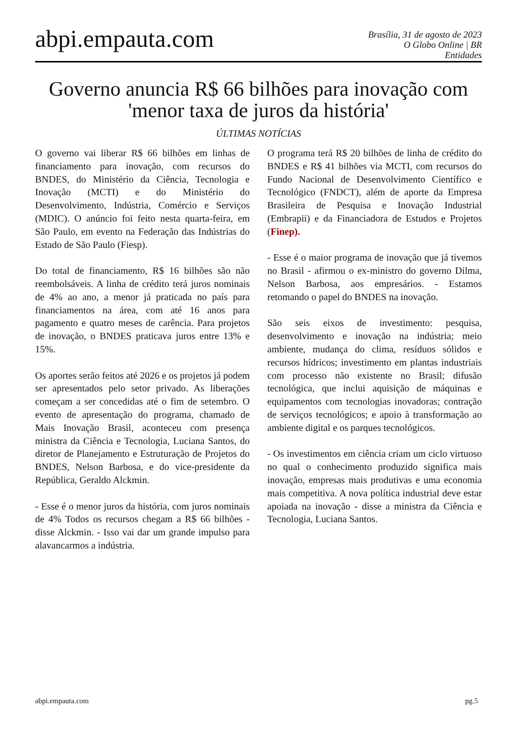abpi.empauta.com
Brasília, 31 de agosto de 2023
O Globo Online | BR
Entidades
Governo anuncia R$ 66 bilhões para inovação com 'menor taxa de juros da história'
ÚLTIMAS NOTÍCIAS
O governo vai liberar R$ 66 bilhões em linhas de financiamento para inovação, com recursos do BNDES, do Ministério da Ciência, Tecnologia e Inovação (MCTI) e do Ministério do Desenvolvimento, Indústria, Comércio e Serviços (MDIC). O anúncio foi feito nesta quarta-feira, em São Paulo, em evento na Federação das Indústrias do Estado de São Paulo (Fiesp).
Do total de financiamento, R$ 16 bilhões são não reembolsáveis. A linha de crédito terá juros nominais de 4% ao ano, a menor já praticada no país para financiamentos na área, com até 16 anos para pagamento e quatro meses de carência. Para projetos de inovação, o BNDES praticava juros entre 13% e 15%.
Os aportes serão feitos até 2026 e os projetos já podem ser apresentados pelo setor privado. As liberações começam a ser concedidas até o fim de setembro. O evento de apresentação do programa, chamado de Mais Inovação Brasil, aconteceu com presença ministra da Ciência e Tecnologia, Luciana Santos, do diretor de Planejamento e Estruturação de Projetos do BNDES, Nelson Barbosa, e do vice-presidente da República, Geraldo Alckmin.
- Esse é o menor juros da história, com juros nominais de 4% Todos os recursos chegam a R$ 66 bilhões - disse Alckmin. - Isso vai dar um grande impulso para alavancarmos a indústria.
O programa terá R$ 20 bilhões de linha de crédito do BNDES e R$ 41 bilhões via MCTI, com recursos do Fundo Nacional de Desenvolvimento Científico e Tecnológico (FNDCT), além de aporte da Empresa Brasileira de Pesquisa e Inovação Industrial (Embrapii) e da Financiadora de Estudos e Projetos (Finep).
- Esse é o maior programa de inovação que já tivemos no Brasil - afirmou o ex-ministro do governo Dilma, Nelson Barbosa, aos empresários. - Estamos retomando o papel do BNDES na inovação.
São seis eixos de investimento: pesquisa, desenvolvimento e inovação na indústria; meio ambiente, mudança do clima, resíduos sólidos e recursos hídricos; investimento em plantas industriais com processo não existente no Brasil; difusão tecnológica, que inclui aquisição de máquinas e equipamentos com tecnologias inovadoras; contração de serviços tecnológicos; e apoio à transformação ao ambiente digital e os parques tecnológicos.
- Os investimentos em ciência criam um ciclo virtuoso no qual o conhecimento produzido significa mais inovação, empresas mais produtivas e uma economia mais competitiva. A nova política industrial deve estar apoiada na inovação - disse a ministra da Ciência e Tecnologia, Luciana Santos.
abpi.empauta.com pg.5